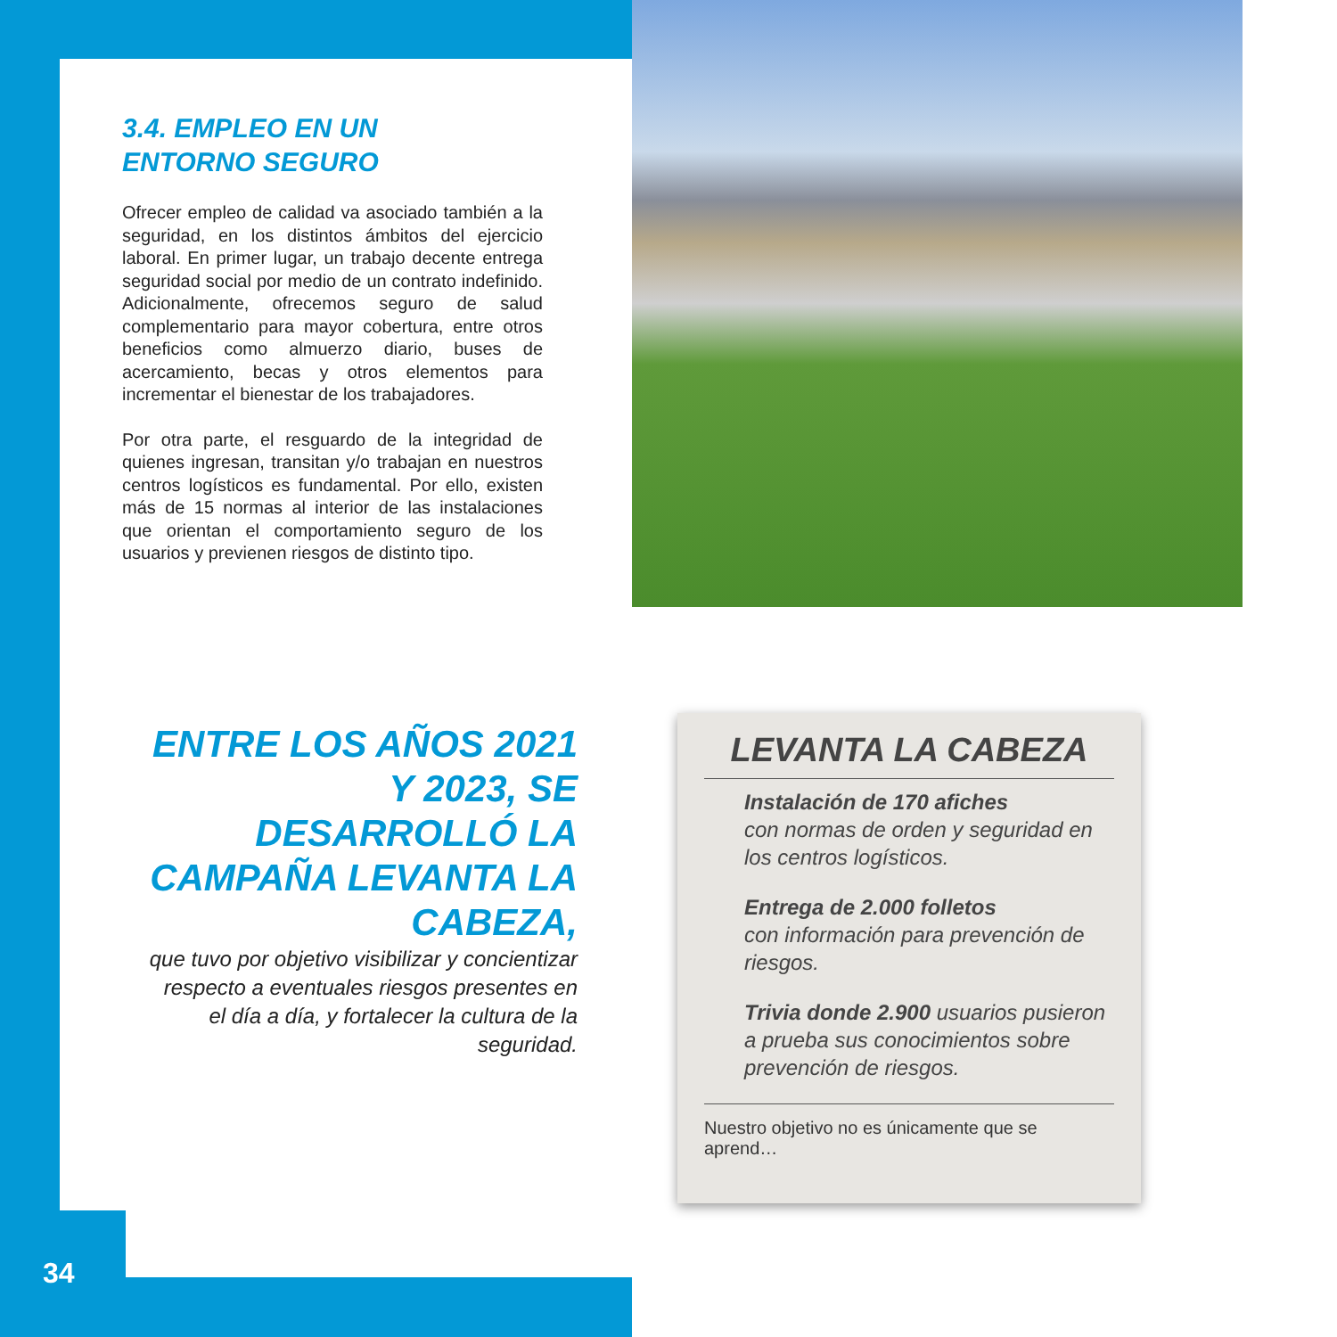3.4. EMPLEO EN UN
ENTORNO SEGURO
Ofrecer empleo de calidad va asociado también a la seguridad, en los distintos ámbitos del ejercicio laboral. En primer lugar, un trabajo decente entrega seguridad social por medio de un contrato indefinido. Adicionalmente, ofrecemos seguro de salud complementario para mayor cobertura, entre otros beneficios como almuerzo diario, buses de acercamiento, becas y otros elementos para incrementar el bienestar de los trabajadores.
Por otra parte, el resguardo de la integridad de quienes ingresan, transitan y/o trabajan en nuestros centros logísticos es fundamental. Por ello, existen más de 15 normas al interior de las instalaciones que orientan el comportamiento seguro de los usuarios y previenen riesgos de distinto tipo.
ENTRE LOS AÑOS 2021 Y 2023, SE DESARROLLÓ LA CAMPAÑA LEVANTA LA CABEZA,
que tuvo por objetivo visibilizar y concientizar respecto a eventuales riesgos presentes en el día a día, y fortalecer la cultura de la seguridad.
LEVANTA LA CABEZA
Instalación de 170 afiches
con normas de orden y seguridad en los centros logísticos.
Entrega de 2.000 folletos
con información para prevención de riesgos.
Trivia donde 2.900 usuarios pusieron a prueba sus conocimientos sobre prevención de riesgos.
Nuestro objetivo no es únicamente que se aprend…
34